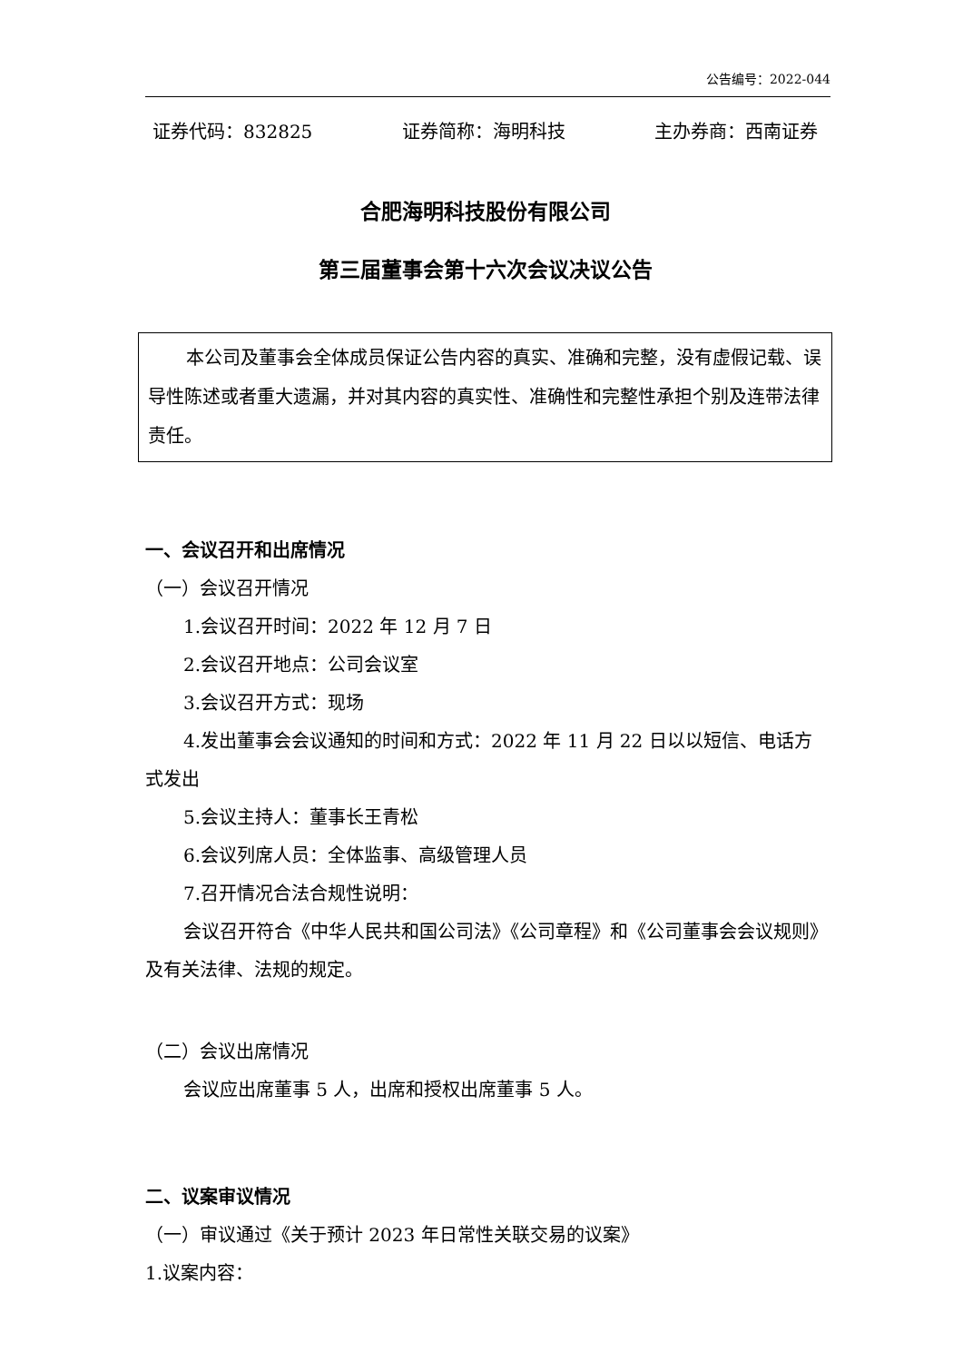公告编号：2022-044
证券代码：832825 证券简称：海明科技 主办券商：西南证券
合肥海明科技股份有限公司
第三届董事会第十六次会议决议公告
本公司及董事会全体成员保证公告内容的真实、准确和完整，没有虚假记载、误导性陈述或者重大遗漏，并对其内容的真实性、准确性和完整性承担个别及连带法律责任。
一、会议召开和出席情况
（一）会议召开情况
1.会议召开时间：2022 年 12 月 7 日
2.会议召开地点：公司会议室
3.会议召开方式：现场
4.发出董事会会议通知的时间和方式：2022 年 11 月 22 日以以短信、电话方式发出
5.会议主持人：董事长王青松
6.会议列席人员：全体监事、高级管理人员
7.召开情况合法合规性说明：
会议召开符合《中华人民共和国公司法》《公司章程》和《公司董事会会议规则》及有关法律、法规的规定。
（二）会议出席情况
会议应出席董事 5 人，出席和授权出席董事 5 人。
二、议案审议情况
（一）审议通过《关于预计 2023 年日常性关联交易的议案》
1.议案内容：